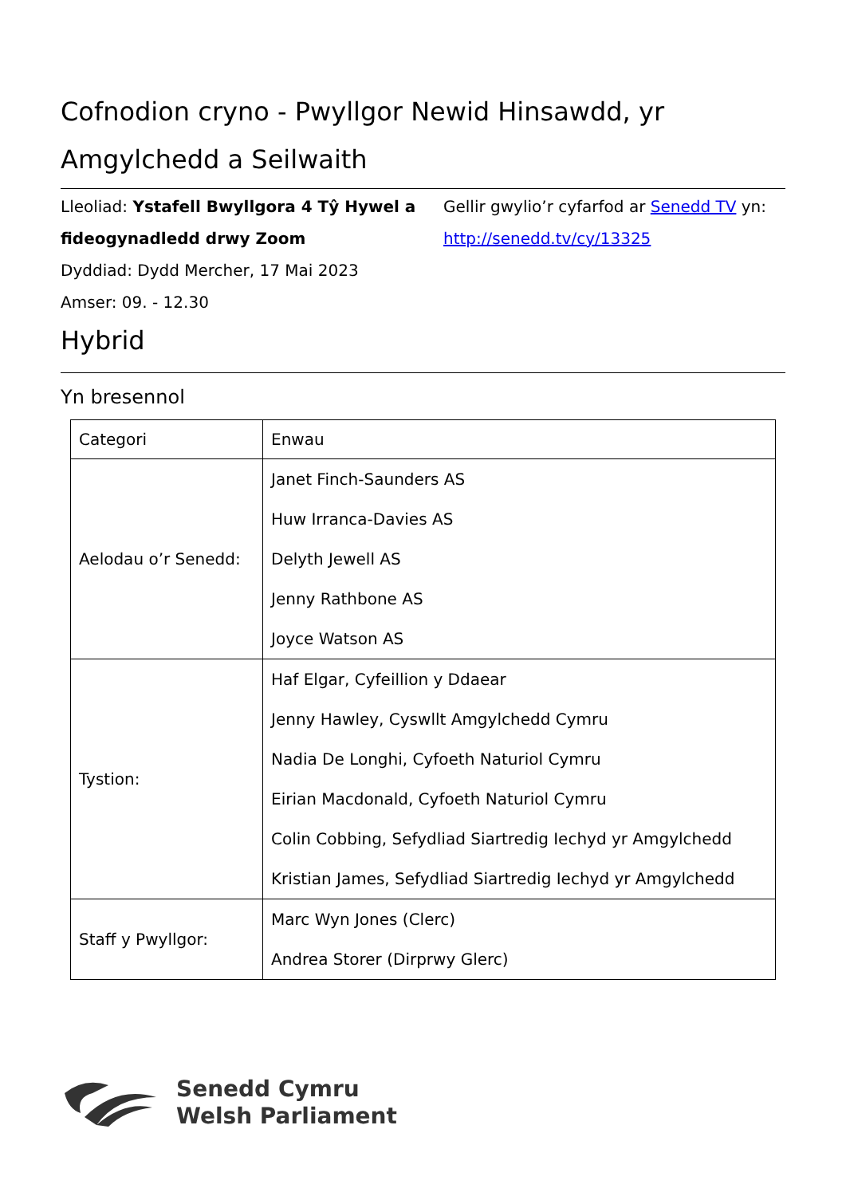Cofnodion cryno - Pwyllgor Newid Hinsawdd, yr Amgylchedd a Seilwaith
Lleoliad: Ystafell Bwyllgora 4 Tŷ Hywel a fideogynadledd drwy Zoom
Dyddiad: Dydd Mercher, 17 Mai 2023
Amser: 09. - 12.30
Gellir gwylio’r cyfarfod ar Senedd TV yn:
http://senedd.tv/cy/13325
Hybrid
Yn bresennol
| Categori | Enwau |
| --- | --- |
| Aelodau o’r Senedd: | Janet Finch-Saunders AS Huw Irranca-Davies AS Delyth Jewell AS Jenny Rathbone AS Joyce Watson AS |
| Tystion: | Haf Elgar, Cyfeillion y Ddaear Jenny Hawley, Cyswllt Amgylchedd Cymru Nadia De Longhi, Cyfoeth Naturiol Cymru Eirian Macdonald, Cyfoeth Naturiol Cymru Colin Cobbing, Sefydliad Siartredig Iechyd yr Amgylchedd Kristian James, Sefydliad Siartredig Iechyd yr Amgylchedd |
| Staff y Pwyllgor: | Marc Wyn Jones (Clerc) Andrea Storer (Dirprwy Glerc) |
Senedd Cymru
Welsh Parliament